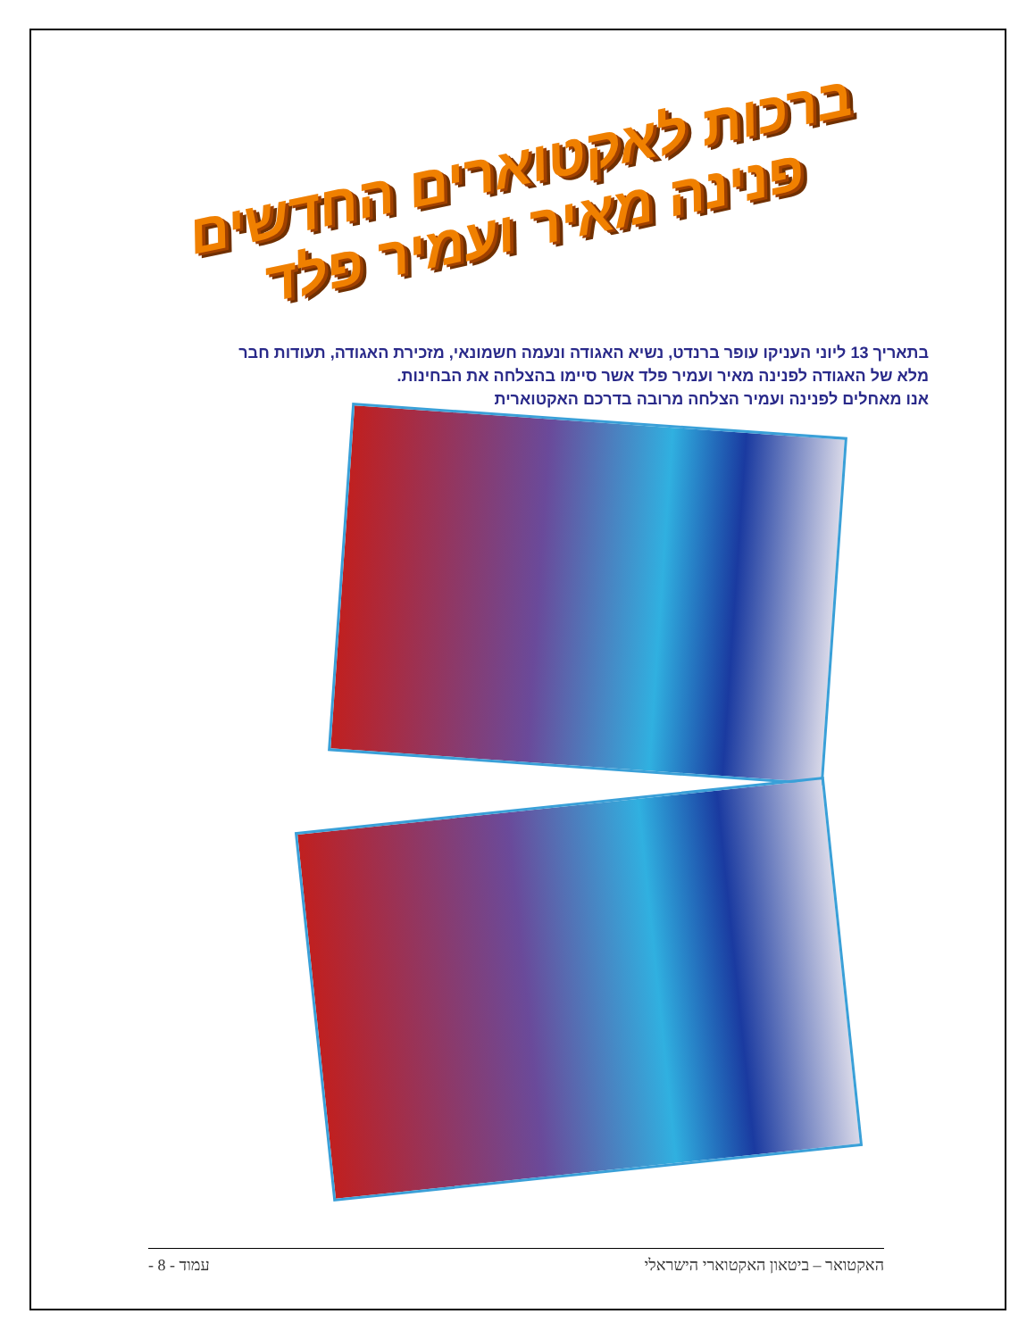ברכות לאקטוארים החדשים
פנינה מאיר ועמיר פלד
בתאריך 13 ליוני העניקו עופר ברנדט, נשיא האגודה ונעמה חשמונאי, מזכירת האגודה, תעודות חבר מלא של האגודה לפנינה מאיר ועמיר פלד אשר סיימו בהצלחה את הבחינות.
אנו מאחלים לפנינה ועמיר הצלחה מרובה בדרכם האקטוארית
האקטואר – ביטאון האקטוארי הישראלי עמוד - 8 -